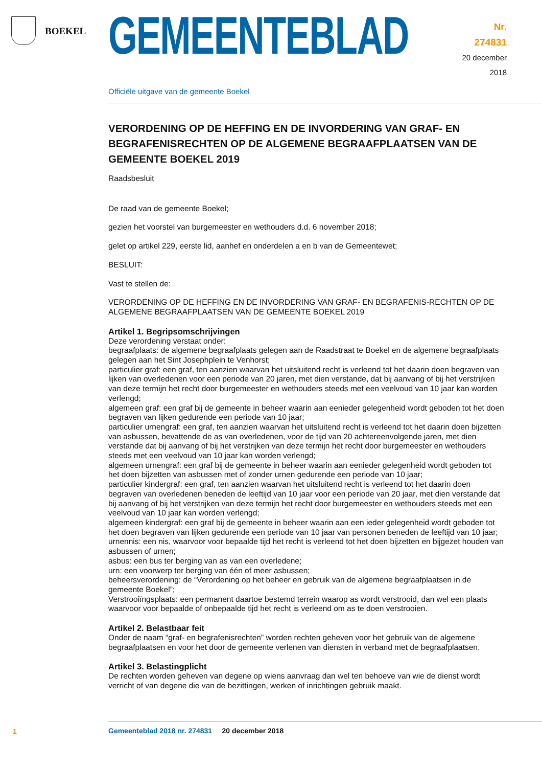BOEKEL
GEMEENTEBLAD
Nr. 274831
20 december
2018
Officiële uitgave van de gemeente Boekel
VERORDENING OP DE HEFFING EN DE INVORDERING VAN GRAF- EN BEGRAFENISRECHTEN OP DE ALGEMENE BEGRAAFPLAATSEN VAN DE GEMEENTE BOEKEL 2019
Raadsbesluit
De raad van de gemeente Boekel;
gezien het voorstel van burgemeester en wethouders d.d. 6 november 2018;
gelet op artikel 229, eerste lid, aanhef en onderdelen a en b van de Gemeentewet;
BESLUIT:
Vast te stellen de:
VERORDENING OP DE HEFFING EN DE INVORDERING VAN GRAF- EN BEGRAFENIS-RECHTEN OP DE ALGEMENE BEGRAAFPLAATSEN VAN DE GEMEENTE BOEKEL 2019
Artikel 1. Begripsomschrijvingen
Deze verordening verstaat onder:
begraafplaats: de algemene begraafplaats gelegen aan de Raadstraat te Boekel en de algemene begraafplaats gelegen aan het Sint Josephplein te Venhorst;
particulier graf: een graf, ten aanzien waarvan het uitsluitend recht is verleend tot het daarin doen begraven van lijken van overledenen voor een periode van 20 jaren, met dien verstande, dat bij aanvang of bij het verstrijken van deze termijn het recht door burgemeester en wethouders steeds met een veelvoud van 10 jaar kan worden verlengd;
algemeen graf: een graf bij de gemeente in beheer waarin aan eenieder gelegenheid wordt geboden tot het doen begraven van lijken gedurende een periode van 10 jaar;
particulier urnengraf: een graf, ten aanzien waarvan het uitsluitend recht is verleend tot het daarin doen bijzetten van asbussen, bevattende de as van overledenen, voor de tijd van 20 achtereenvolgende jaren, met dien verstande dat bij aanvang of bij het verstrijken van deze termijn het recht door burgemeester en wethouders steeds met een veelvoud van 10 jaar kan worden verlengd;
algemeen urnengraf: een graf bij de gemeente in beheer waarin aan eenieder gelegenheid wordt geboden tot het doen bijzetten van asbussen met of zonder urnen gedurende een periode van 10 jaar;
particulier kindergraf: een graf, ten aanzien waarvan het uitsluitend recht is verleend tot het daarin doen begraven van overledenen beneden de leeftijd van 10 jaar voor een periode van 20 jaar, met dien verstande dat bij aanvang of bij het verstrijken van deze termijn het recht door burgemeester en wethouders steeds met een veelvoud van 10 jaar kan worden verlengd;
algemeen kindergraf: een graf bij de gemeente in beheer waarin aan een ieder gelegenheid wordt geboden tot het doen begraven van lijken gedurende een periode van 10 jaar van personen beneden de leeftijd van 10 jaar;
urnennis: een nis, waarvoor voor bepaalde tijd het recht is verleend tot het doen bijzetten en bijgezet houden van asbussen of urnen;
asbus: een bus ter berging van as van een overledene;
urn: een voorwerp ter berging van één of meer asbussen;
beheersverordening: de “Verordening op het beheer en gebruik van de algemene begraafplaatsen in de gemeente Boekel”;
Verstrooiïngsplaats: een permanent daartoe bestemd terrein waarop as wordt verstrooid, dan wel een plaats waarvoor voor bepaalde of onbepaalde tijd het recht is verleend om as te doen verstrooien.
Artikel 2. Belastbaar feit
Onder de naam “graf- en begrafenisrechten” worden rechten geheven voor het gebruik van de algemene begraafplaatsen en voor het door de gemeente verlenen van diensten in verband met de begraafplaatsen.
Artikel 3. Belastingplicht
De rechten worden geheven van degene op wiens aanvraag dan wel ten behoeve van wie de dienst wordt verricht of van degene die van de bezittingen, werken of inrichtingen gebruik maakt.
1
Gemeenteblad 2018 nr. 274831 20 december 2018